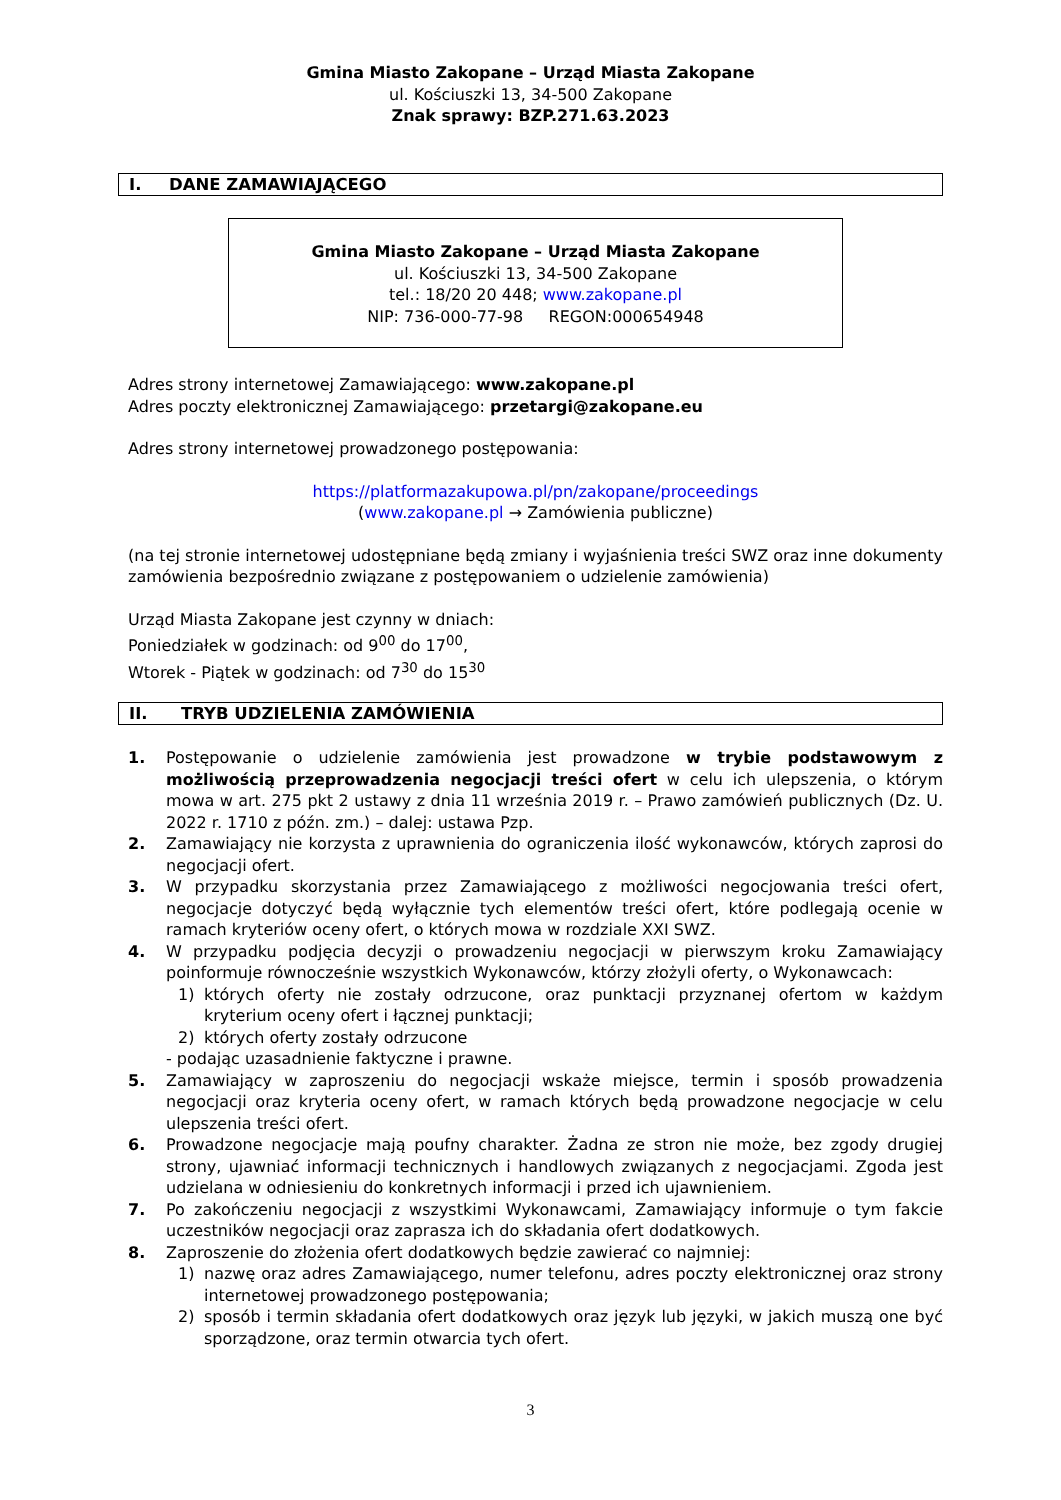Gmina Miasto Zakopane – Urząd Miasta Zakopane
ul. Kościuszki 13, 34-500 Zakopane
Znak sprawy: BZP.271.63.2023
I. DANE ZAMAWIAJĄCEGO
Gmina Miasto Zakopane – Urząd Miasta Zakopane
ul. Kościuszki 13, 34-500 Zakopane
tel.: 18/20 20 448; www.zakopane.pl
NIP: 736-000-77-98 REGON:000654948
Adres strony internetowej Zamawiającego: www.zakopane.pl
Adres poczty elektronicznej Zamawiającego: przetargi@zakopane.eu
Adres strony internetowej prowadzonego postępowania:
https://platformazakupowa.pl/pn/zakopane/proceedings
(www.zakopane.pl → Zamówienia publiczne)
(na tej stronie internetowej udostępniane będą zmiany i wyjaśnienia treści SWZ oraz inne dokumenty zamówienia bezpośrednio związane z postępowaniem o udzielenie zamówienia)
Urząd Miasta Zakopane jest czynny w dniach:
Poniedziałek w godzinach: od 9<sup>00</sup> do 17<sup>00</sup>,
Wtorek - Piątek w godzinach: od 7<sup>30</sup> do 15<sup>30</sup>
II. TRYB UDZIELENIA ZAMÓWIENIA
1. Postępowanie o udzielenie zamówienia jest prowadzone w trybie podstawowym z możliwością przeprowadzenia negocjacji treści ofert w celu ich ulepszenia, o którym mowa w art. 275 pkt 2 ustawy z dnia 11 września 2019 r. – Prawo zamówień publicznych (Dz. U. 2022 r. 1710 z późn. zm.) – dalej: ustawa Pzp.
2. Zamawiający nie korzysta z uprawnienia do ograniczenia ilość wykonawców, których zaprosi do negocjacji ofert.
3. W przypadku skorzystania przez Zamawiającego z możliwości negocjowania treści ofert, negocjacje dotyczyć będą wyłącznie tych elementów treści ofert, które podlegają ocenie w ramach kryteriów oceny ofert, o których mowa w rozdziale XXI SWZ.
4. W przypadku podjęcia decyzji o prowadzeniu negocjacji w pierwszym kroku Zamawiający poinformuje równocześnie wszystkich Wykonawców, którzy złożyli oferty, o Wykonawcach:
1) których oferty nie zostały odrzucone, oraz punktacji przyznanej ofertom w każdym kryterium oceny ofert i łącznej punktacji;
2) których oferty zostały odrzucone
- podając uzasadnienie faktyczne i prawne.
5. Zamawiający w zaproszeniu do negocjacji wskaże miejsce, termin i sposób prowadzenia negocjacji oraz kryteria oceny ofert, w ramach których będą prowadzone negocjacje w celu ulepszenia treści ofert.
6. Prowadzone negocjacje mają poufny charakter. Żadna ze stron nie może, bez zgody drugiej strony, ujawniać informacji technicznych i handlowych związanych z negocjacjami. Zgoda jest udzielana w odniesieniu do konkretnych informacji i przed ich ujawnieniem.
7. Po zakończeniu negocjacji z wszystkimi Wykonawcami, Zamawiający informuje o tym fakcie uczestników negocjacji oraz zaprasza ich do składania ofert dodatkowych.
8. Zaproszenie do złożenia ofert dodatkowych będzie zawierać co najmniej:
1) nazwę oraz adres Zamawiającego, numer telefonu, adres poczty elektronicznej oraz strony internetowej prowadzonego postępowania;
2) sposób i termin składania ofert dodatkowych oraz język lub języki, w jakich muszą one być sporządzone, oraz termin otwarcia tych ofert.
3